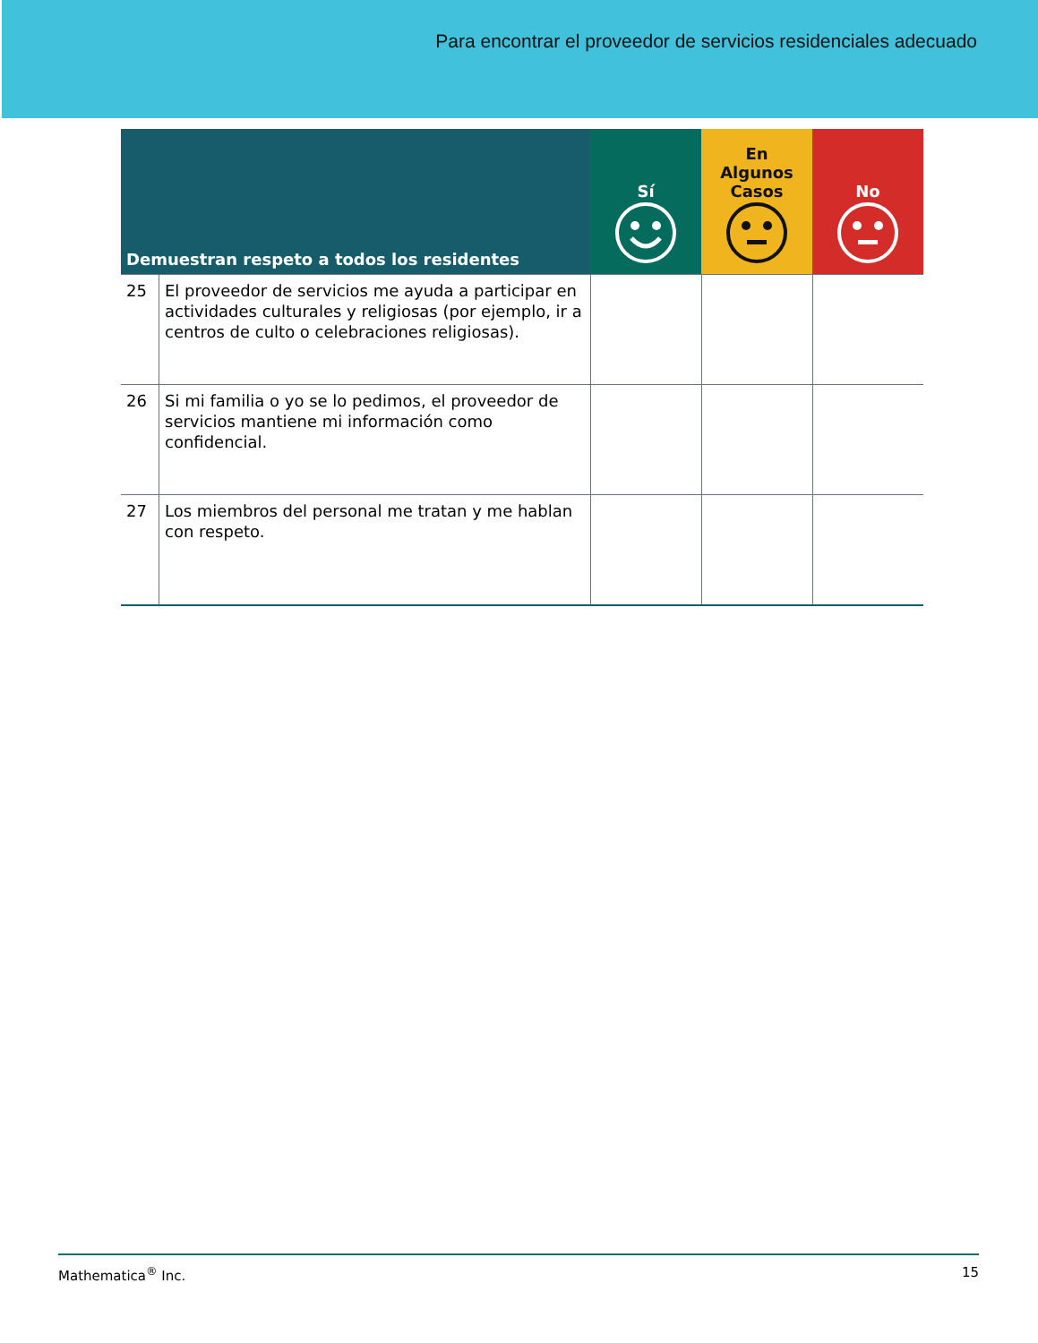Para encontrar el proveedor de servicios residenciales adecuado
| Demuestran respeto a todos los residentes | | Sí | En Algunos Casos | No |
| --- | --- | --- | --- | --- |
| 25 | El proveedor de servicios me ayuda a participar en actividades culturales y religiosas (por ejemplo, ir a centros de culto o celebraciones religiosas). | | | |
| 26 | Si mi familia o yo se lo pedimos, el proveedor de servicios mantiene mi información como confidencial. | | | |
| 27 | Los miembros del personal me tratan y me hablan con respeto. | | | |
Mathematica<sup>®</sup> Inc. 15